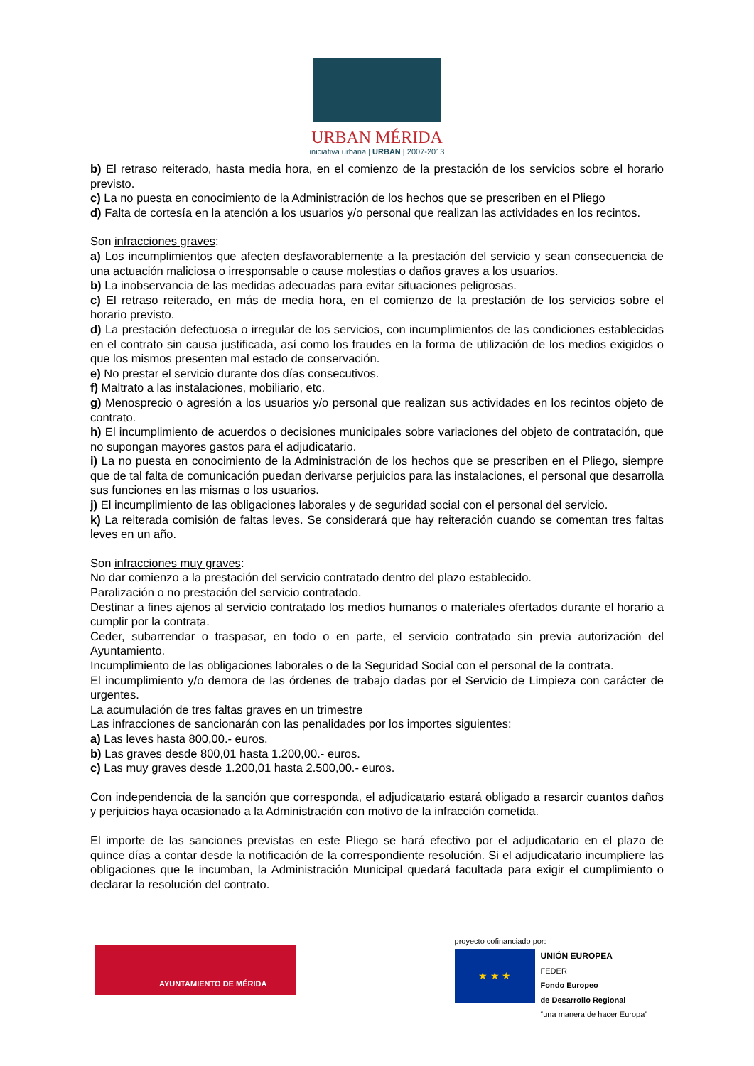URBAN MÉRIDA
iniciativa urbana | URBAN | 2007-2013
b) El retraso reiterado, hasta media hora, en el comienzo de la prestación de los servicios sobre el horario previsto.
c) La no puesta en conocimiento de la Administración de los hechos que se prescriben en el Pliego
d) Falta de cortesía en la atención a los usuarios y/o personal que realizan las actividades en los recintos.
Son infracciones graves:
a) Los incumplimientos que afecten desfavorablemente a la prestación del servicio y sean consecuencia de una actuación maliciosa o irresponsable o cause molestias o daños graves a los usuarios.
b) La inobservancia de las medidas adecuadas para evitar situaciones peligrosas.
c) El retraso reiterado, en más de media hora, en el comienzo de la prestación de los servicios sobre el horario previsto.
d) La prestación defectuosa o irregular de los servicios, con incumplimientos de las condiciones establecidas en el contrato sin causa justificada, así como los fraudes en la forma de utilización de los medios exigidos o que los mismos presenten mal estado de conservación.
e) No prestar el servicio durante dos días consecutivos.
f) Maltrato a las instalaciones, mobiliario, etc.
g) Menosprecio o agresión a los usuarios y/o personal que realizan sus actividades en los recintos objeto de contrato.
h) El incumplimiento de acuerdos o decisiones municipales sobre variaciones del objeto de contratación, que no supongan mayores gastos para el adjudicatario.
i) La no puesta en conocimiento de la Administración de los hechos que se prescriben en el Pliego, siempre que de tal falta de comunicación puedan derivarse perjuicios para las instalaciones, el personal que desarrolla sus funciones en las mismas o los usuarios.
j) El incumplimiento de las obligaciones laborales y de seguridad social con el personal del servicio.
k) La reiterada comisión de faltas leves. Se considerará que hay reiteración cuando se comentan tres faltas leves en un año.
Son infracciones muy graves:
No dar comienzo a la prestación del servicio contratado dentro del plazo establecido.
Paralización o no prestación del servicio contratado.
Destinar a fines ajenos al servicio contratado los medios humanos o materiales ofertados durante el horario a cumplir por la contrata.
Ceder, subarrendar o traspasar, en todo o en parte, el servicio contratado sin previa autorización del Ayuntamiento.
Incumplimiento de las obligaciones laborales o de la Seguridad Social con el personal de la contrata.
El incumplimiento y/o demora de las órdenes de trabajo dadas por el Servicio de Limpieza con carácter de urgentes.
La acumulación de tres faltas graves en un trimestre
Las infracciones de sancionarán con las penalidades por los importes siguientes:
a) Las leves hasta 800,00.- euros.
b) Las graves desde 800,01 hasta 1.200,00.- euros.
c) Las muy graves desde 1.200,01 hasta 2.500,00.- euros.
Con independencia de la sanción que corresponda, el adjudicatario estará obligado a resarcir cuantos daños y perjuicios haya ocasionado a la Administración con motivo de la infracción cometida.
El importe de las sanciones previstas en este Pliego se hará efectivo por el adjudicatario en el plazo de quince días a contar desde la notificación de la correspondiente resolución. Si el adjudicatario incumpliere las obligaciones que le incumban, la Administración Municipal quedará facultada para exigir el cumplimiento o declarar la resolución del contrato.
AYUNTAMIENTO DE MÉRIDA
proyecto cofinanciado por:
★ ★ ★
UNIÓN EUROPEA
FEDER
Fondo Europeo
de Desarrollo Regional
“una manera de hacer Europa”